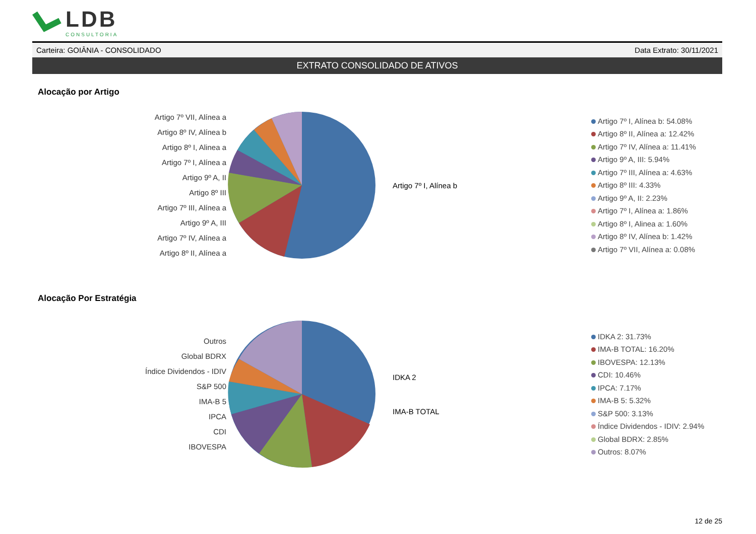LDB
CONSULTORIA
Carteira: GOIÂNIA - CONSOLIDADO Data Extrato: 30/11/2021
EXTRATO CONSOLIDADO DE ATIVOS
Alocação por Artigo
Artigo 7º VII, Alínea a
Artigo 8º IV, Alínea b
Artigo 8º I, Alinea a
Artigo 7º I, Alínea a
Artigo 9º A, II
Artigo 8º III
Artigo 7º III, Alínea a
Artigo 9º A, III
Artigo 7º IV, Alínea a
Artigo 8º II, Alínea a
Artigo 7º I, Alínea b
Artigo 7º I, Alínea b: 54.08%
Artigo 8º II, Alínea a: 12.42%
Artigo 7º IV, Alínea a: 11.41%
Artigo 9º A, III: 5.94%
Artigo 7º III, Alínea a: 4.63%
Artigo 8º III: 4.33%
Artigo 9º A, II: 2.23%
Artigo 7º I, Alínea a: 1.86%
Artigo 8º I, Alinea a: 1.60%
Artigo 8º IV, Alínea b: 1.42%
Artigo 7º VII, Alínea a: 0.08%
Alocação Por Estratégia
Outros
Global BDRX
Índice Dividendos - IDIV
S&P 500
IMA-B 5
IPCA
CDI
IBOVESPA
IDKA 2
IMA-B TOTAL
IDKA 2: 31.73%
IMA-B TOTAL: 16.20%
IBOVESPA: 12.13%
CDI: 10.46%
IPCA: 7.17%
IMA-B 5: 5.32%
S&P 500: 3.13%
Índice Dividendos - IDIV: 2.94%
Global BDRX: 2.85%
Outros: 8.07%
12 de 25